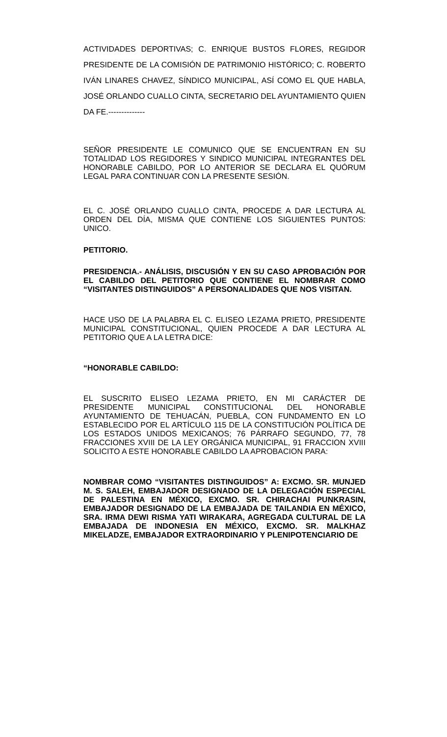ACTIVIDADES DEPORTIVAS; C. ENRIQUE BUSTOS FLORES, REGIDOR PRESIDENTE DE LA COMISIÓN DE PATRIMONIO HISTÓRICO; C. ROBERTO IVÁN LINARES CHAVEZ, SÍNDICO MUNICIPAL, ASÍ COMO EL QUE HABLA, JOSÉ ORLANDO CUALLO CINTA, SECRETARIO DEL AYUNTAMIENTO QUIEN DA FE.--------------
SEÑOR PRESIDENTE LE COMUNICO QUE SE ENCUENTRAN EN SU TOTALIDAD LOS REGIDORES Y SINDICO MUNICIPAL INTEGRANTES DEL HONORABLE CABILDO, POR LO ANTERIOR SE DECLARA EL QUÓRUM LEGAL PARA CONTINUAR CON LA PRESENTE SESIÓN.
EL C. JOSÉ ORLANDO CUALLO CINTA, PROCEDE A DAR LECTURA AL ORDEN DEL DÍA, MISMA QUE CONTIENE LOS SIGUIENTES PUNTOS: UNICO.
PETITORIO.
PRESIDENCIA.- ANÁLISIS, DISCUSIÓN Y EN SU CASO APROBACIÓN POR EL CABILDO DEL PETITORIO QUE CONTIENE EL NOMBRAR COMO “VISITANTES DISTINGUIDOS” A PERSONALIDADES QUE NOS VISITAN.
HACE USO DE LA PALABRA EL C. ELISEO LEZAMA PRIETO, PRESIDENTE MUNICIPAL CONSTITUCIONAL, QUIEN PROCEDE A DAR LECTURA AL PETITORIO QUE A LA LETRA DICE:
“HONORABLE CABILDO:
EL SUSCRITO ELISEO LEZAMA PRIETO, EN MI CARÁCTER DE PRESIDENTE MUNICIPAL CONSTITUCIONAL DEL HONORABLE AYUNTAMIENTO DE TEHUACÁN, PUEBLA, CON FUNDAMENTO EN LO ESTABLECIDO POR EL ARTÍCULO 115 DE LA CONSTITUCIÓN POLÍTICA DE LOS ESTADOS UNIDOS MEXICANOS; 76 PÁRRAFO SEGUNDO, 77, 78 FRACCIONES XVIII DE LA LEY ORGÁNICA MUNICIPAL, 91 FRACCION XVIII SOLICITO A ESTE HONORABLE CABILDO LA APROBACION PARA:
NOMBRAR COMO “VISITANTES DISTINGUIDOS” A: EXCMO. SR. MUNJED M. S. SALEH, EMBAJADOR DESIGNADO DE LA DELEGACIÓN ESPECIAL DE PALESTINA EN MÉXICO, EXCMO. SR. CHIRACHAI PUNKRASIN, EMBAJADOR DESIGNADO DE LA EMBAJADA DE TAILANDIA EN MÉXICO, SRA. IRMA DEWI RISMA YATI WIRAKARA, AGREGADA CULTURAL DE LA EMBAJADA DE INDONESIA EN MÉXICO, EXCMO. SR. MALKHAZ MIKELADZE, EMBAJADOR EXTRAORDINARIO Y PLENIPOTENCIARIO DE